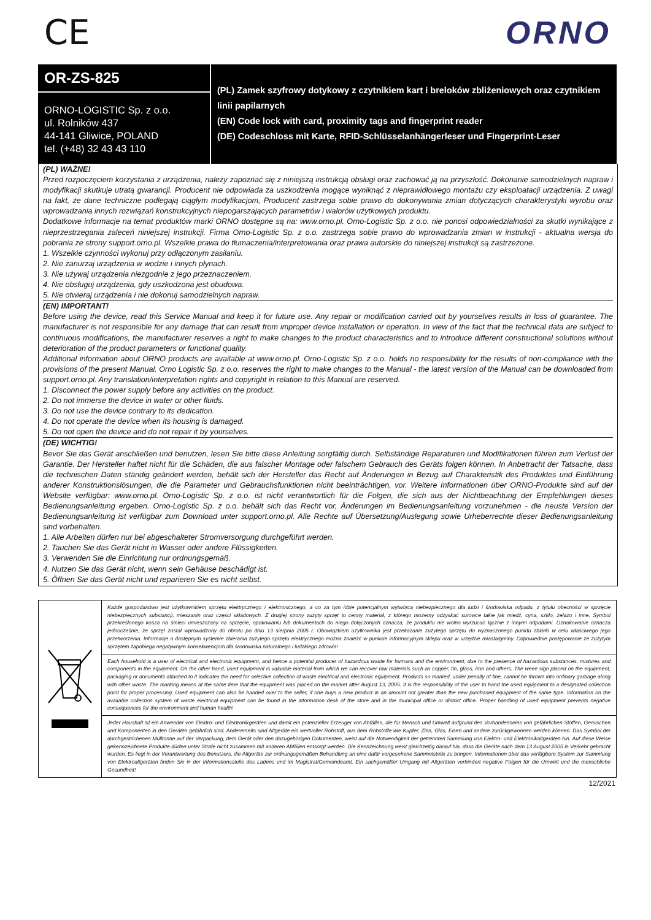CE ORNO
OR-ZS-825
ORNO-LOGISTIC Sp. z o.o.
ul. Rolników 437
44-141 Gliwice, POLAND
tel. (+48) 32 43 43 110
(PL) Zamek szyfrowy dotykowy z czytnikiem kart i breloków zbliżeniowych oraz czytnikiem linii papilarnych
(EN) Code lock with card, proximity tags and fingerprint reader
(DE) Codeschloss mit Karte, RFID-Schlüsselanhängerleser und Fingerprint-Leser
(PL) WAŻNE!
Przed rozpoczęciem korzystania z urządzenia, należy zapoznać się z niniejszą instrukcją obsługi oraz zachować ją na przyszłość. Dokonanie samodzielnych napraw i modyfikacji skutkuje utratą gwarancji. Producent nie odpowiada za uszkodzenia mogące wyniknąć z nieprawidłowego montażu czy eksploatacji urządzenia. Z uwagi na fakt, że dane techniczne podlegają ciągłym modyfikacjom, Producent zastrzega sobie prawo do dokonywania zmian dotyczących charakterystyki wyrobu oraz wprowadzania innych rozwiązań konstrukcyjnych niepogarszających parametrów i walorów użytkowych produktu.
Dodatkowe informacje na temat produktów marki ORNO dostępne są na: www.orno.pl. Orno-Logistic Sp. z o.o. nie ponosi odpowiedzialności za skutki wynikające z nieprzestrzegania zaleceń niniejszej instrukcji. Firma Orno-Logistic Sp. z o.o. zastrzega sobie prawo do wprowadzania zmian w instrukcji - aktualna wersja do pobrania ze strony support.orno.pl. Wszelkie prawa do tłumaczenia/interpretowania oraz prawa autorskie do niniejszej instrukcji są zastrzeżone.
1. Wszelkie czynności wykonuj przy odłączonym zasilaniu.
2. Nie zanurzaj urządzenia w wodzie i innych płynach.
3. Nie używaj urządzenia niezgodnie z jego przeznaczeniem.
4. Nie obsługuj urządzenia, gdy uszkodzona jest obudowa.
5. Nie otwieraj urządzenia i nie dokonuj samodzielnych napraw.
(EN) IMPORTANT!
Before using the device, read this Service Manual and keep it for future use. Any repair or modification carried out by yourselves results in loss of guarantee. The manufacturer is not responsible for any damage that can result from improper device installation or operation. In view of the fact that the technical data are subject to continuous modifications, the manufacturer reserves a right to make changes to the product characteristics and to introduce different constructional solutions without deterioration of the product parameters or functional quality.
Additional information about ORNO products are available at www.orno.pl. Orno-Logistic Sp. z o.o. holds no responsibility for the results of non-compliance with the provisions of the present Manual. Orno Logistic Sp. z o.o. reserves the right to make changes to the Manual - the latest version of the Manual can be downloaded from support.orno.pl. Any translation/interpretation rights and copyright in relation to this Manual are reserved.
1. Disconnect the power supply before any activities on the product.
2. Do not immerse the device in water or other fluids.
3. Do not use the device contrary to its dedication.
4. Do not operate the device when its housing is damaged.
5. Do not open the device and do not repair it by yourselves.
(DE) WICHTIG!
Bevor Sie das Gerät anschließen und benutzen, lesen Sie bitte diese Anleitung sorgfältig durch. Selbständige Reparaturen und Modifikationen führen zum Verlust der Garantie. Der Hersteller haftet nicht für die Schäden, die aus falscher Montage oder falschem Gebrauch des Geräts folgen können. In Anbetracht der Tatsache, dass die technischen Daten ständig geändert werden, behält sich der Hersteller das Recht auf Änderungen in Bezug auf Charakteristik des Produktes und Einführung anderer Konstruktionslösungen, die die Parameter und Gebrauchsfunktionen nicht beeinträchtigen, vor. Weitere Informationen über ORNO-Produkte sind auf der Website verfügbar: www.orno.pl. Orno-Logistic Sp. z o.o. ist nicht verantwortlich für die Folgen, die sich aus der Nichtbeachtung der Empfehlungen dieses Bedienungsanleitung ergeben. Orno-Logistic Sp. z o.o. behält sich das Recht vor, Änderungen im Bedienungsanleitung vorzunehmen - die neuste Version der Bedienungsanleitung ist verfügbar zum Download unter support.orno.pl. Alle Rechte auf Übersetzung/Auslegung sowie Urheberrechte dieser Bedienungsanleitung sind vorbehalten.
1. Alle Arbeiten dürfen nur bei abgeschalteter Stromversorgung durchgeführt werden.
2. Tauchen Sie das Gerät nicht in Wasser oder andere Flüssigkeiten.
3. Verwenden Sie die Einrichtung nur ordnungsgemäß.
4. Nutzen Sie das Gerät nicht, wenn sein Gehäuse beschädigt ist.
5. Öffnen Sie das Gerät nicht und reparieren Sie es nicht selbst.
Każde gospodarstwo jest użytkownikiem sprzętu elektrycznego i elektronicznego, a co za tym idzie potencjalnym wytwórcą niebezpiecznego dla ludzi i środowiska odpadu, z tytułu obecności w sprzęcie niebezpiecznych substancji, mieszanin oraz części składowych. Z drugiej strony zużyty sprzęt to cenny materiał, z którego możemy odzyskać surowce takie jak miedź, cyna, szkło, żelazo i inne. Symbol przekreślonego kosza na śmieci umieszczany na sprzęcie, opakowaniu lub dokumentach do niego dołączonych oznacza, że produktu nie wolno wyrzucać łącznie z innymi odpadami. Oznakowanie oznacza jednocześnie, że sprzęt został wprowadzony do obrotu po dniu 13 sierpnia 2005 r. Obowiązkiem użytkownika jest przekazanie zużytego sprzętu do wyznaczonego punktu zbiórki w celu właściwego jego przetworzenia. Informacje o dostępnym systemie zbierania zużytego sprzętu elektrycznego można znaleźć w punkcie informacyjnym sklepu oraz w urzędzie miasta/gminy. Odpowiednie postępowanie ze zużytym sprzętem zapobiega negatywnym konsekwencjom dla środowiska naturalnego i ludzkiego zdrowia!
Each household is a user of electrical and electronic equipment, and hence a potential producer of hazardous waste for humans and the environment, due to the presence of hazardous substances, mixtures and components in the equipment. On the other hand, used equipment is valuable material from which we can recover raw materials such as copper, tin, glass, iron and others. The weee sign placed on the equipment, packaging or documents attached to it indicates the need for selective collection of waste electrical and electronic equipment. Products so marked, under penalty of fine, cannot be thrown into ordinary garbage along with other waste. The marking means at the same time that the equipment was placed on the market after August 13, 2005. It is the responsibility of the user to hand the used equipment to a designated collection point for proper processing. Used equipment can also be handed over to the seller, if one buys a new product in an amount not greater than the new purchased equipment of the same type. Information on the available collection system of waste electrical equipment can be found in the information desk of the store and in the municipal office or district office. Proper handling of used equipment prevents negative consequences for the environment and human health!
Jeder Haushalt ist ein Anwender von Elektro- und Elektronikgeräten und damit ein potenzieller Erzeuger von Abfällen, die für Mensch und Umwelt aufgrund des Vorhandenseins von gefährlichen Stoffen, Gemischen und Komponenten in den Geräten gefährlich sind. Andererseits sind Altgeräte ein wertvoller Rohstoff, aus dem Rohstoffe wie Kupfer, Zinn, Glas, Eisen und andere zurückgewonnen werden können. Das Symbol der durchgestrichenen Mülltonne auf der Verpackung, dem Gerät oder den dazugehörigen Dokumenten, weist auf die Notwendigkeit der getrennten Sammlung von Elektro- und Elektronikaltgeräten hin. Auf diese Weise gekennzeichnete Produkte dürfen unter Strafe nicht zusammen mit anderen Abfällen entsorgt werden. Die Kennzeichnung weist gleichzeitig darauf hin, dass die Geräte nach dem 13 August 2005 in Verkehr gebracht wurden. Es liegt in der Verantwortung des Benutzers, die Altgeräte zur ordnungsgemäßen Behandlung an eine dafür vorgesehene Sammelstelle zu bringen. Informationen über das verfügbare System zur Sammlung von Elektroaltgeräten finden Sie in der Informationsstelle des Ladens und im Magistrat/Gemeindeamt. Ein sachgemäßer Umgang mit Altgeräten verhindert negative Folgen für die Umwelt und die menschliche Gesundheit!
12/2021